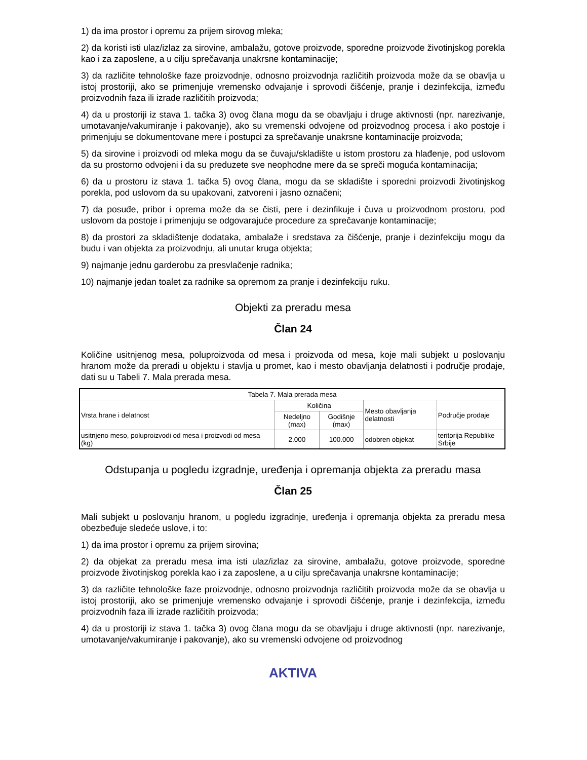1) da ima prostor i opremu za prijem sirovog mleka;
2) da koristi isti ulaz/izlaz za sirovine, ambalažu, gotove proizvode, sporedne proizvode životinjskog porekla kao i za zaposlene, a u cilju sprečavanja unakrsne kontaminacije;
3) da različite tehnološke faze proizvodnje, odnosno proizvodnja različitih proizvoda može da se obavlja u istoj prostoriji, ako se primenjuje vremensko odvajanje i sprovodi čišćenje, pranje i dezinfekcija, između proizvodnih faza ili izrade različitih proizvoda;
4) da u prostoriji iz stava 1. tačka 3) ovog člana mogu da se obavljaju i druge aktivnosti (npr. narezivanje, umotavanje/vakumiranje i pakovanje), ako su vremenski odvojene od proizvodnog procesa i ako postoje i primenjuju se dokumentovane mere i postupci za sprečavanje unakrsne kontaminacije proizvoda;
5) da sirovine i proizvodi od mleka mogu da se čuvaju/skladište u istom prostoru za hlađenje, pod uslovom da su prostorno odvojeni i da su preduzete sve neophodne mere da se spreči moguća kontaminacija;
6) da u prostoru iz stava 1. tačka 5) ovog člana, mogu da se skladište i sporedni proizvodi životinjskog porekla, pod uslovom da su upakovani, zatvoreni i jasno označeni;
7) da posuđe, pribor i oprema može da se čisti, pere i dezinfikuje i čuva u proizvodnom prostoru, pod uslovom da postoje i primenjuju se odgovarajuće procedure za sprečavanje kontaminacije;
8) da prostori za skladištenje dodataka, ambalaže i sredstava za čišćenje, pranje i dezinfekciju mogu da budu i van objekta za proizvodnju, ali unutar kruga objekta;
9) najmanje jednu garderobu za presvlačenje radnika;
10) najmanje jedan toalet za radnike sa opremom za pranje i dezinfekciju ruku.
Objekti za preradu mesa
Član 24
Količine usitnjenog mesa, poluproizvoda od mesa i proizvoda od mesa, koje mali subjekt u poslovanju hranom može da preradi u objektu i stavlja u promet, kao i mesto obavljanja delatnosti i područje prodaje, dati su u Tabeli 7. Mala prerada mesa.
| Tabela 7. Mala prerada mesa | | | | |
| Vrsta hrane i delatnost | Količina | | Mesto obavljanja delatnosti | Područje prodaje |
| | Nedeljno (max) | Godišnje (max) | | |
| usitnjeno meso, poluproizvodi od mesa i proizvodi od mesa (kg) | 2.000 | 100.000 | odobren objekat | teritorija Republike Srbije |
Odstupanja u pogledu izgradnje, uređenja i opremanja objekta za preradu masa
Član 25
Mali subjekt u poslovanju hranom, u pogledu izgradnje, uređenja i opremanja objekta za preradu mesa obezbeđuje sledeće uslove, i to:
1) da ima prostor i opremu za prijem sirovina;
2) da objekat za preradu mesa ima isti ulaz/izlaz za sirovine, ambalažu, gotove proizvode, sporedne proizvode životinjskog porekla kao i za zaposlene, a u cilju sprečavanja unakrsne kontaminacije;
3) da različite tehnološke faze proizvodnje, odnosno proizvodnja različitih proizvoda može da se obavlja u istoj prostoriji, ako se primenjuje vremensko odvajanje i sprovodi čišćenje, pranje i dezinfekcija, između proizvodnih faza ili izrade različitih proizvoda;
4) da u prostoriji iz stava 1. tačka 3) ovog člana mogu da se obavljaju i druge aktivnosti (npr. narezivanje, umotavanje/vakumiranje i pakovanje), ako su vremenski odvojene od proizvodnog
AKTIVA